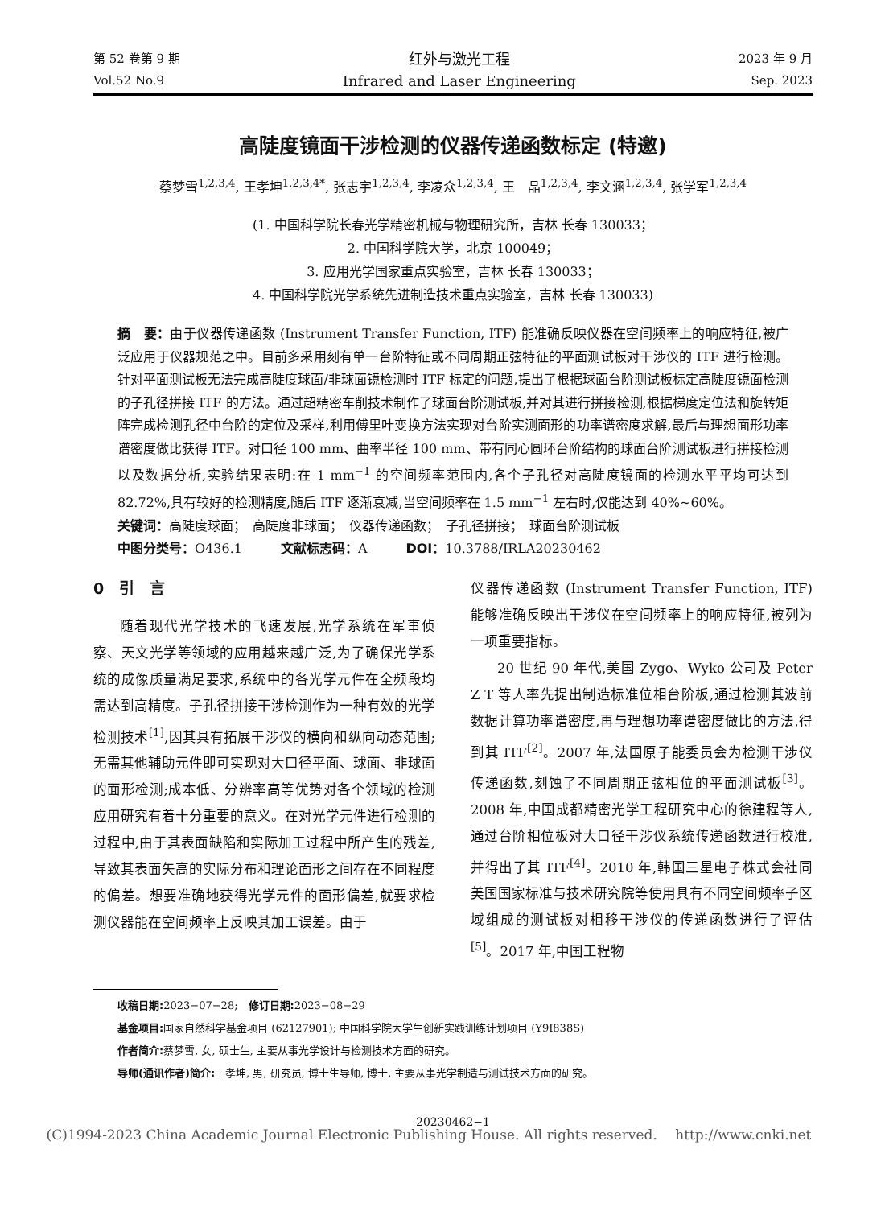第 52 卷第 9 期
Vol.52 No.9
红外与激光工程
Infrared and Laser Engineering
2023 年 9 月
Sep. 2023
高陡度镜面干涉检测的仪器传递函数标定 (特邀)
蔡梦雪<sup>1,2,3,4</sup>, 王孝坤<sup>1,2,3,4*</sup>, 张志宇<sup>1,2,3,4</sup>, 李凌众<sup>1,2,3,4</sup>, 王　晶<sup>1,2,3,4</sup>, 李文涵<sup>1,2,3,4</sup>, 张学军<sup>1,2,3,4</sup>
(1. 中国科学院长春光学精密机械与物理研究所，吉林 长春 130033；
2. 中国科学院大学，北京 100049；
3. 应用光学国家重点实验室，吉林 长春 130033；
4. 中国科学院光学系统先进制造技术重点实验室，吉林 长春 130033)
摘　要：由于仪器传递函数 (Instrument Transfer Function, ITF) 能准确反映仪器在空间频率上的响应特征,被广泛应用于仪器规范之中。目前多采用刻有单一台阶特征或不同周期正弦特征的平面测试板对干涉仪的 ITF 进行检测。针对平面测试板无法完成高陡度球面/非球面镜检测时 ITF 标定的问题,提出了根据球面台阶测试板标定高陡度镜面检测的子孔径拼接 ITF 的方法。通过超精密车削技术制作了球面台阶测试板,并对其进行拼接检测,根据梯度定位法和旋转矩阵完成检测孔径中台阶的定位及采样,利用傅里叶变换方法实现对台阶实测面形的功率谱密度求解,最后与理想面形功率谱密度做比获得 ITF。对口径 100 mm、曲率半径 100 mm、带有同心圆环台阶结构的球面台阶测试板进行拼接检测以及数据分析,实验结果表明:在 1 mm<sup>−1</sup> 的空间频率范围内,各个子孔径对高陡度镜面的检测水平平均可达到 82.72%,具有较好的检测精度,随后 ITF 逐渐衰减,当空间频率在 1.5 mm<sup>−1</sup> 左右时,仅能达到 40%~60%。
关键词：高陡度球面；　高陡度非球面；　仪器传递函数；　子孔径拼接；　球面台阶测试板
中图分类号：O436.1　　　文献标志码：A　　　DOI：10.3788/IRLA20230462
0　引　言
随着现代光学技术的飞速发展,光学系统在军事侦察、天文光学等领域的应用越来越广泛,为了确保光学系统的成像质量满足要求,系统中的各光学元件在全频段均需达到高精度。子孔径拼接干涉检测作为一种有效的光学检测技术<sup>[1]</sup>,因其具有拓展干涉仪的横向和纵向动态范围;无需其他辅助元件即可实现对大口径平面、球面、非球面的面形检测;成本低、分辨率高等优势对各个领域的检测应用研究有着十分重要的意义。在对光学元件进行检测的过程中,由于其表面缺陷和实际加工过程中所产生的残差,导致其表面矢高的实际分布和理论面形之间存在不同程度的偏差。想要准确地获得光学元件的面形偏差,就要求检测仪器能在空间频率上反映其加工误差。由于
仪器传递函数 (Instrument Transfer Function, ITF) 能够准确反映出干涉仪在空间频率上的响应特征,被列为一项重要指标。
20 世纪 90 年代,美国 Zygo、Wyko 公司及 Peter Z T 等人率先提出制造标准位相台阶板,通过检测其波前数据计算功率谱密度,再与理想功率谱密度做比的方法,得到其 ITF<sup>[2]</sup>。2007 年,法国原子能委员会为检测干涉仪传递函数,刻蚀了不同周期正弦相位的平面测试板<sup>[3]</sup>。2008 年,中国成都精密光学工程研究中心的徐建程等人,通过台阶相位板对大口径干涉仪系统传递函数进行校准,并得出了其 ITF<sup>[4]</sup>。2010 年,韩国三星电子株式会社同美国国家标准与技术研究院等使用具有不同空间频率子区域组成的测试板对相移干涉仪的传递函数进行了评估<sup>[5]</sup>。2017 年,中国工程物
收稿日期: 2023−07−28;　修订日期: 2023−08−29
基金项目: 国家自然科学基金项目 (62127901); 中国科学院大学生创新实践训练计划项目 (Y9I838S)
作者简介: 蔡梦雪, 女, 硕士生, 主要从事光学设计与检测技术方面的研究。
导师(通讯作者)简介: 王孝坤, 男, 研究员, 博士生导师, 博士, 主要从事光学制造与测试技术方面的研究。
20230462−1
(C)1994-2023 China Academic Journal Electronic Publishing House. All rights reserved.　 http://www.cnki.net